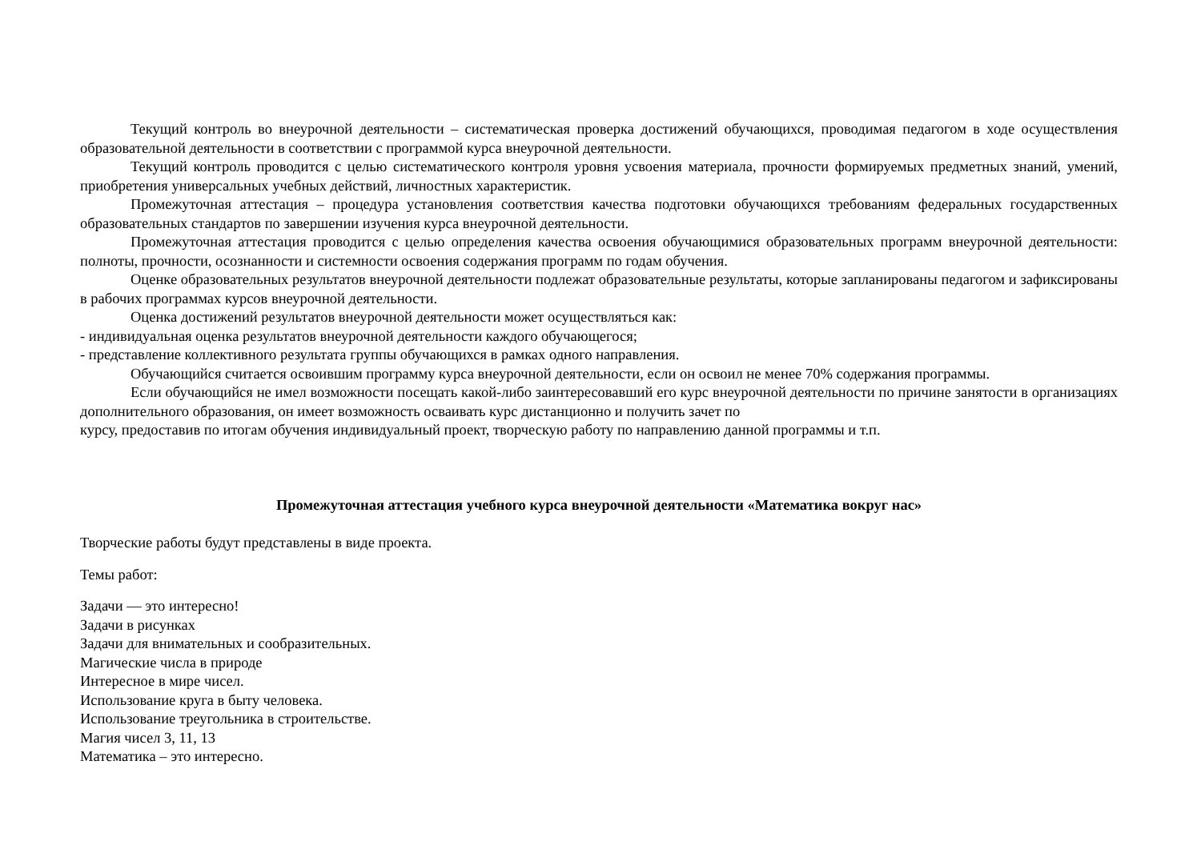Текущий контроль во внеурочной деятельности – систематическая проверка достижений обучающихся, проводимая педагогом в ходе осуществления образовательной деятельности в соответствии с программой курса внеурочной деятельности.
Текущий контроль проводится с целью систематического контроля уровня усвоения материала, прочности формируемых предметных знаний, умений, приобретения универсальных учебных действий, личностных характеристик.
Промежуточная аттестация – процедура установления соответствия качества подготовки обучающихся требованиям федеральных государственных образовательных стандартов по завершении изучения курса внеурочной деятельности.
Промежуточная аттестация проводится с целью определения качества освоения обучающимися образовательных программ внеурочной деятельности: полноты, прочности, осознанности и системности освоения содержания программ по годам обучения.
Оценке образовательных результатов внеурочной деятельности подлежат образовательные результаты, которые запланированы педагогом и зафиксированы в рабочих программах курсов внеурочной деятельности.
Оценка достижений результатов внеурочной деятельности может осуществляться как:
- индивидуальная оценка результатов внеурочной деятельности каждого обучающегося;
- представление коллективного результата группы обучающихся в рамках одного направления.
Обучающийся считается освоившим программу курса внеурочной деятельности, если он освоил не менее 70% содержания программы.
Если обучающийся не имел возможности посещать какой-либо заинтересовавший его курс внеурочной деятельности по причине занятости в организациях дополнительного образования, он имеет возможность осваивать курс дистанционно и получить зачет по
курсу, предоставив по итогам обучения индивидуальный проект, творческую работу по направлению данной программы и т.п.
Промежуточная аттестация учебного курса внеурочной деятельности «Математика вокруг нас»
Творческие работы будут представлены в виде проекта.
Темы работ:
Задачи — это интересно!
Задачи в рисунках
Задачи для внимательных и сообразительных.
Магические числа в природе
Интересное в мире чисел.
Использование круга в быту человека.
Использование треугольника в строительстве.
Магия чисел 3, 11, 13
Математика – это интересно.